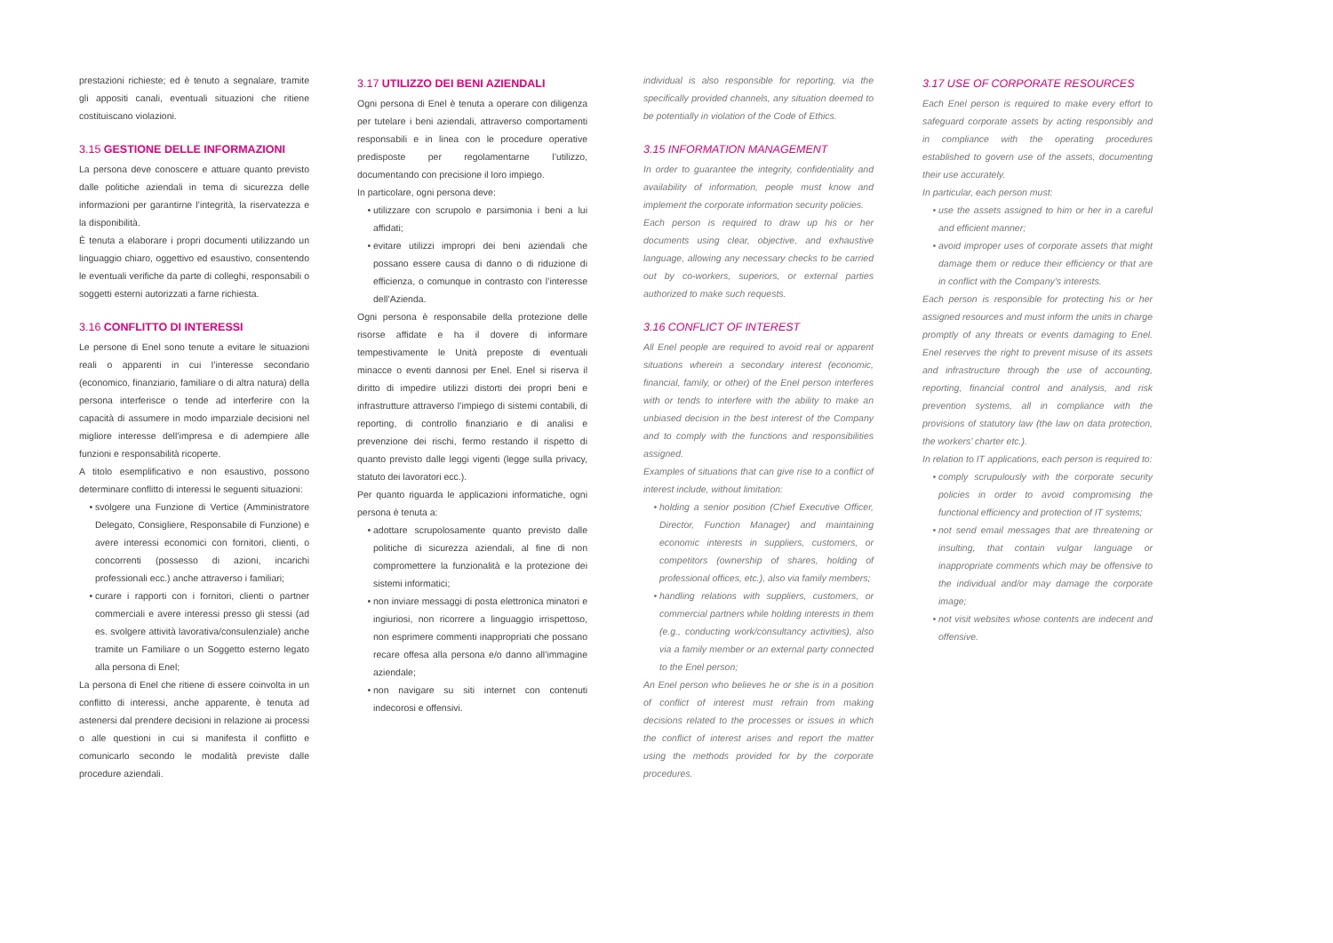prestazioni richieste; ed è tenuto a segnalare, tramite gli appositi canali, eventuali situazioni che ritiene costituiscano violazioni.
3.15 GESTIONE DELLE INFORMAZIONI
La persona deve conoscere e attuare quanto previsto dalle politiche aziendali in tema di sicurezza delle informazioni per garantirne l’integrità, la riservatezza e la disponibilità.
È tenuta a elaborare i propri documenti utilizzando un linguaggio chiaro, oggettivo ed esaustivo, consentendo le eventuali verifiche da parte di colleghi, responsabili o soggetti esterni autorizzati a farne richiesta.
3.16 CONFLITTO DI INTERESSI
Le persone di Enel sono tenute a evitare le situazioni reali o apparenti in cui l’interesse secondario (economico, finanziario, familiare o di altra natura) della persona interferisce o tende ad interferire con la capacità di assumere in modo imparziale decisioni nel migliore interesse dell’impresa e di adempiere alle funzioni e responsabilità ricoperte.
A titolo esemplificativo e non esaustivo, possono determinare conflitto di interessi le seguenti situazioni:
svolgere una Funzione di Vertice (Amministratore Delegato, Consigliere, Responsabile di Funzione) e avere interessi economici con fornitori, clienti, o concorrenti (possesso di azioni, incarichi professionali ecc.) anche attraverso i familiari;
curare i rapporti con i fornitori, clienti o partner commerciali e avere interessi presso gli stessi (ad es. svolgere attività lavorativa/consulenziale) anche tramite un Familiare o un Soggetto esterno legato alla persona di Enel;
La persona di Enel che ritiene di essere coinvolta in un conflitto di interessi, anche apparente, è tenuta ad astenersi dal prendere decisioni in relazione ai processi o alle questioni in cui si manifesta il conflitto e comunicarlo secondo le modalità previste dalle procedure aziendali.
3.17 UTILIZZO DEI BENI AZIENDALI
Ogni persona di Enel è tenuta a operare con diligenza per tutelare i beni aziendali, attraverso comportamenti responsabili e in linea con le procedure operative predisposte per regolamentarne l’utilizzo, documentando con precisione il loro impiego.
In particolare, ogni persona deve:
utilizzare con scrupolo e parsimonia i beni a lui affidati;
evitare utilizzi impropri dei beni aziendali che possano essere causa di danno o di riduzione di efficienza, o comunque in contrasto con l’interesse dell’Azienda.
Ogni persona è responsabile della protezione delle risorse affidate e ha il dovere di informare tempestivamente le Unità preposte di eventuali minacce o eventi dannosi per Enel. Enel si riserva il diritto di impedire utilizzi distorti dei propri beni e infrastrutture attraverso l’impiego di sistemi contabili, di reporting, di controllo finanziario e di analisi e prevenzione dei rischi, fermo restando il rispetto di quanto previsto dalle leggi vigenti (legge sulla privacy, statuto dei lavoratori ecc.).
Per quanto riguarda le applicazioni informatiche, ogni persona è tenuta a:
adottare scrupolosamente quanto previsto dalle politiche di sicurezza aziendali, al fine di non compromettere la funzionalità e la protezione dei sistemi informatici;
non inviare messaggi di posta elettronica minatori e ingiuriosi, non ricorrere a linguaggio irrispettoso, non esprimere commenti inappropriati che possano recare offesa alla persona e/o danno all’immagine aziendale;
non navigare su siti internet con contenuti indecorosi e offensivi.
individual is also responsible for reporting, via the specifically provided channels, any situation deemed to be potentially in violation of the Code of Ethics.
3.15 INFORMATION MANAGEMENT
In order to guarantee the integrity, confidentiality and availability of information, people must know and implement the corporate information security policies.
Each person is required to draw up his or her documents using clear, objective, and exhaustive language, allowing any necessary checks to be carried out by co-workers, superiors, or external parties authorized to make such requests.
3.16 CONFLICT OF INTEREST
All Enel people are required to avoid real or apparent situations wherein a secondary interest (economic, financial, family, or other) of the Enel person interferes with or tends to interfere with the ability to make an unbiased decision in the best interest of the Company and to comply with the functions and responsibilities assigned.
Examples of situations that can give rise to a conflict of interest include, without limitation:
holding a senior position (Chief Executive Officer, Director, Function Manager) and maintaining economic interests in suppliers, customers, or competitors (ownership of shares, holding of professional offices, etc.), also via family members;
handling relations with suppliers, customers, or commercial partners while holding interests in them (e.g., conducting work/consultancy activities), also via a family member or an external party connected to the Enel person;
An Enel person who believes he or she is in a position of conflict of interest must refrain from making decisions related to the processes or issues in which the conflict of interest arises and report the matter using the methods provided for by the corporate procedures.
3.17 USE OF CORPORATE RESOURCES
Each Enel person is required to make every effort to safeguard corporate assets by acting responsibly and in compliance with the operating procedures established to govern use of the assets, documenting their use accurately.
In particular, each person must:
use the assets assigned to him or her in a careful and efficient manner;
avoid improper uses of corporate assets that might damage them or reduce their efficiency or that are in conflict with the Company’s interests.
Each person is responsible for protecting his or her assigned resources and must inform the units in charge promptly of any threats or events damaging to Enel. Enel reserves the right to prevent misuse of its assets and infrastructure through the use of accounting, reporting, financial control and analysis, and risk prevention systems, all in compliance with the provisions of statutory law (the law on data protection, the workers’ charter etc.).
In relation to IT applications, each person is required to:
comply scrupulously with the corporate security policies in order to avoid compromising the functional efficiency and protection of IT systems;
not send email messages that are threatening or insulting, that contain vulgar language or inappropriate comments which may be offensive to the individual and/or may damage the corporate image;
not visit websites whose contents are indecent and offensive.